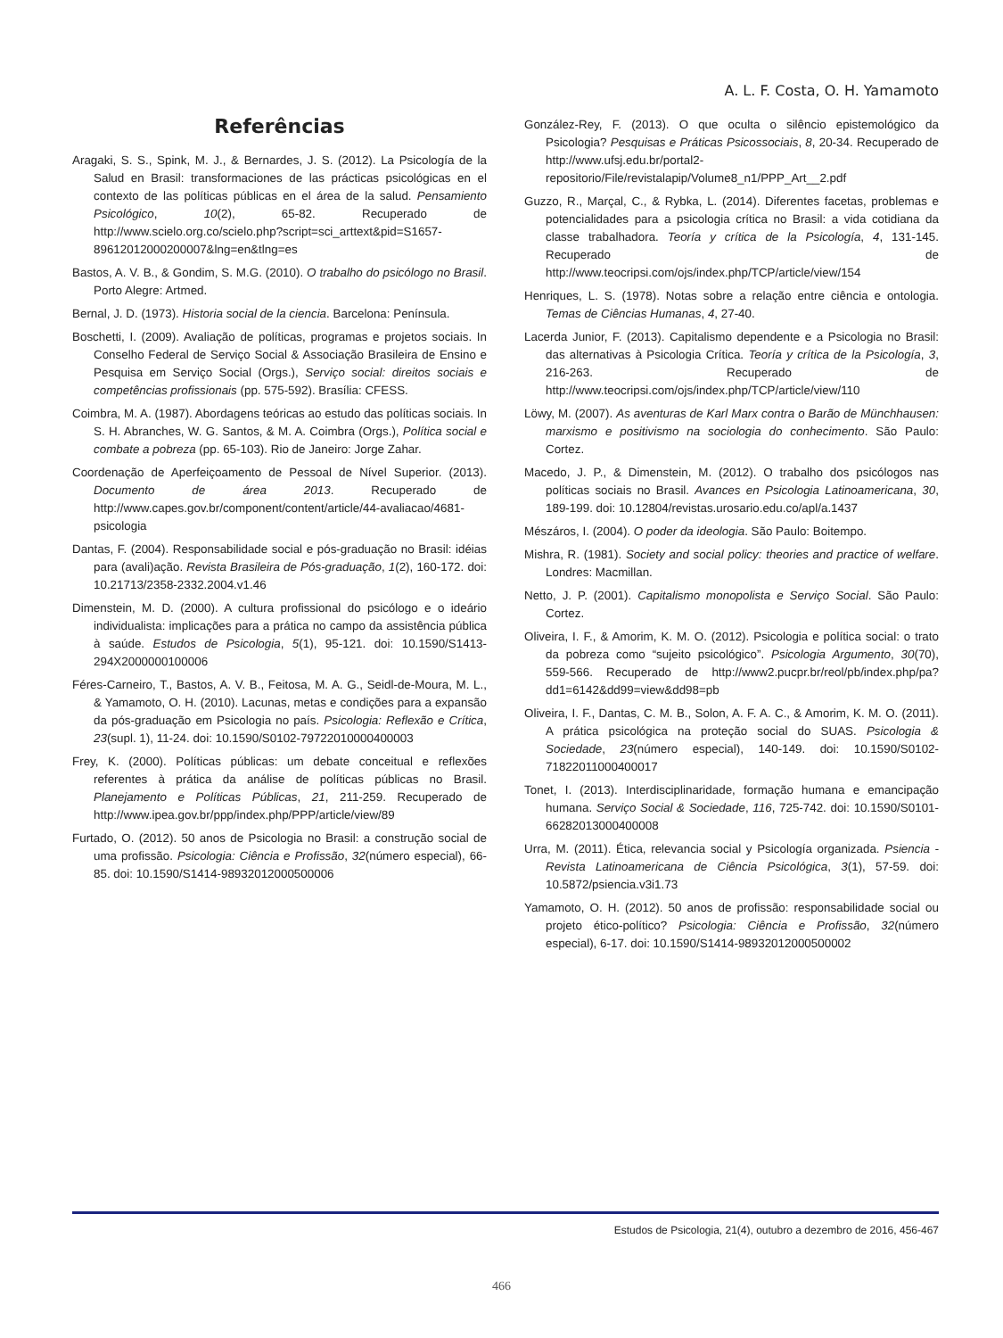A. L. F. Costa, O. H. Yamamoto
Referências
Aragaki, S. S., Spink, M. J., & Bernardes, J. S. (2012). La Psicología de la Salud en Brasil: transformaciones de las prácticas psicológicas en el contexto de las políticas públicas en el área de la salud. Pensamiento Psicológico, 10(2), 65-82. Recuperado de http://www.scielo.org.co/scielo.php?script=sci_arttext&pid=S1657-89612012000200007&lng=en&tlng=es
Bastos, A. V. B., & Gondim, S. M.G. (2010). O trabalho do psicólogo no Brasil. Porto Alegre: Artmed.
Bernal, J. D. (1973). Historia social de la ciencia. Barcelona: Península.
Boschetti, I. (2009). Avaliação de políticas, programas e projetos sociais. In Conselho Federal de Serviço Social & Associação Brasileira de Ensino e Pesquisa em Serviço Social (Orgs.), Serviço social: direitos sociais e competências profissionais (pp. 575-592). Brasília: CFESS.
Coimbra, M. A. (1987). Abordagens teóricas ao estudo das políticas sociais. In S. H. Abranches, W. G. Santos, & M. A. Coimbra (Orgs.), Política social e combate a pobreza (pp. 65-103). Rio de Janeiro: Jorge Zahar.
Coordenação de Aperfeiçoamento de Pessoal de Nível Superior. (2013). Documento de área 2013. Recuperado de http://www.capes.gov.br/component/content/article/44-avaliacao/4681-psicologia
Dantas, F. (2004). Responsabilidade social e pós-graduação no Brasil: idéias para (avali)ação. Revista Brasileira de Pós-graduação, 1(2), 160-172. doi: 10.21713/2358-2332.2004.v1.46
Dimenstein, M. D. (2000). A cultura profissional do psicólogo e o ideário individualista: implicações para a prática no campo da assistência pública à saúde. Estudos de Psicologia, 5(1), 95-121. doi: 10.1590/S1413-294X2000000100006
Féres-Carneiro, T., Bastos, A. V. B., Feitosa, M. A. G., Seidl-de-Moura, M. L., & Yamamoto, O. H. (2010). Lacunas, metas e condições para a expansão da pós-graduação em Psicologia no país. Psicologia: Reflexão e Crítica, 23(supl. 1), 11-24. doi: 10.1590/S0102-79722010000400003
Frey, K. (2000). Políticas públicas: um debate conceitual e reflexões referentes à prática da análise de políticas públicas no Brasil. Planejamento e Políticas Públicas, 21, 211-259. Recuperado de http://www.ipea.gov.br/ppp/index.php/PPP/article/view/89
Furtado, O. (2012). 50 anos de Psicologia no Brasil: a construção social de uma profissão. Psicologia: Ciência e Profissão, 32(número especial), 66-85. doi: 10.1590/S1414-98932012000500006
González-Rey, F. (2013). O que oculta o silêncio epistemológico da Psicologia? Pesquisas e Práticas Psicossociais, 8, 20-34. Recuperado de http://www.ufsj.edu.br/portal2-repositorio/File/revistalapip/Volume8_n1/PPP_Art__2.pdf
Guzzo, R., Marçal, C., & Rybka, L. (2014). Diferentes facetas, problemas e potencialidades para a psicologia crítica no Brasil: a vida cotidiana da classe trabalhadora. Teoría y crítica de la Psicología, 4, 131-145. Recuperado de http://www.teocripsi.com/ojs/index.php/TCP/article/view/154
Henriques, L. S. (1978). Notas sobre a relação entre ciência e ontologia. Temas de Ciências Humanas, 4, 27-40.
Lacerda Junior, F. (2013). Capitalismo dependente e a Psicologia no Brasil: das alternativas à Psicologia Crítica. Teoría y crítica de la Psicología, 3, 216-263. Recuperado de http://www.teocripsi.com/ojs/index.php/TCP/article/view/110
Löwy, M. (2007). As aventuras de Karl Marx contra o Barão de Münchhausen: marxismo e positivismo na sociologia do conhecimento. São Paulo: Cortez.
Macedo, J. P., & Dimenstein, M. (2012). O trabalho dos psicólogos nas políticas sociais no Brasil. Avances en Psicologia Latinoamericana, 30, 189-199. doi: 10.12804/revistas.urosario.edu.co/apl/a.1437
Mészáros, I. (2004). O poder da ideologia. São Paulo: Boitempo.
Mishra, R. (1981). Society and social policy: theories and practice of welfare. Londres: Macmillan.
Netto, J. P. (2001). Capitalismo monopolista e Serviço Social. São Paulo: Cortez.
Oliveira, I. F., & Amorim, K. M. O. (2012). Psicologia e política social: o trato da pobreza como “sujeito psicológico”. Psicologia Argumento, 30(70), 559-566. Recuperado de http://www2.pucpr.br/reol/pb/index.php/pa?dd1=6142&dd99=view&dd98=pb
Oliveira, I. F., Dantas, C. M. B., Solon, A. F. A. C., & Amorim, K. M. O. (2011). A prática psicológica na proteção social do SUAS. Psicologia & Sociedade, 23(número especial), 140-149. doi: 10.1590/S0102-71822011000400017
Tonet, I. (2013). Interdisciplinaridade, formação humana e emancipação humana. Serviço Social & Sociedade, 116, 725-742. doi: 10.1590/S0101-66282013000400008
Urra, M. (2011). Ética, relevancia social y Psicología organizada. Psiencia - Revista Latinoamericana de Ciência Psicológica, 3(1), 57-59. doi: 10.5872/psiencia.v3i1.73
Yamamoto, O. H. (2012). 50 anos de profissão: responsabilidade social ou projeto ético-político? Psicologia: Ciência e Profissão, 32(número especial), 6-17. doi: 10.1590/S1414-98932012000500002
Estudos de Psicologia, 21(4), outubro a dezembro de 2016, 456-467
466